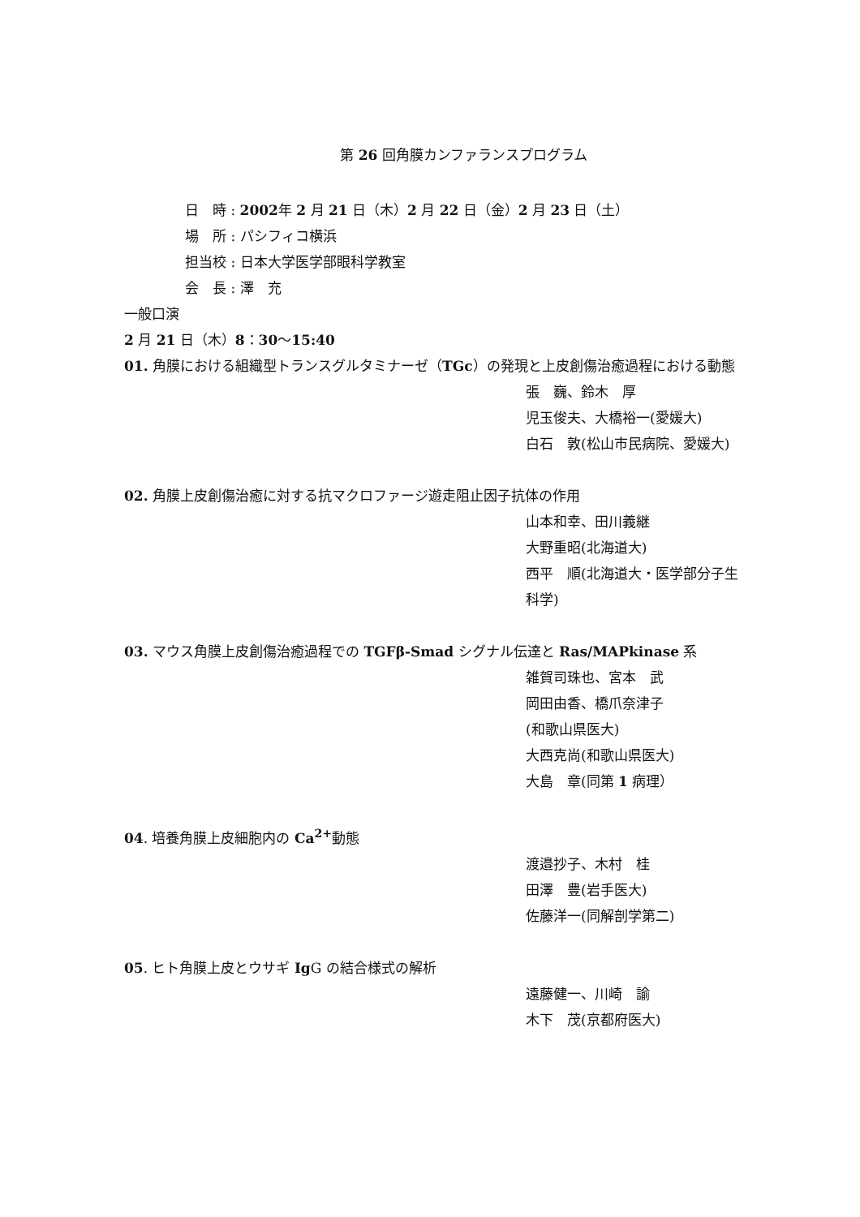第 26 回角膜カンファランスプログラム
日　時 : 2002年 2 月 21 日（木）2 月 22 日（金）2 月 23 日（土）
場　所 : パシフィコ横浜
担当校 : 日本大学医学部眼科学教室
会　長 : 澤　充
一般口演
2 月 21 日（木）8：30～15:40
01. 角膜における組織型トランスグルタミナーゼ（TGc）の発現と上皮創傷治癒過程における動態
張　巍、鈴木　厚
児玉俊夫、大橋裕一(愛媛大)
白石　敦(松山市民病院、愛媛大)
02. 角膜上皮創傷治癒に対する抗マクロファージ遊走阻止因子抗体の作用
山本和幸、田川義継
大野重昭(北海道大)
西平　順(北海道大・医学部分子生科学)
03. マウス角膜上皮創傷治癒過程での TGFβ-Smad シグナル伝達と Ras/MAPkinase 系
雑賀司珠也、宮本　武
岡田由香、橋爪奈津子
(和歌山県医大)
大西克尚(和歌山県医大)
大島　章(同第 1 病理）
04. 培養角膜上皮細胞内の Ca<sup>2+</sup>動態
渡邉抄子、木村　桂
田澤　豊(岩手医大)
佐藤洋一(同解剖学第二)
05. ヒト角膜上皮とウサギ Ig G の結合様式の解析
遠藤健一、川崎　諭
木下　茂(京都府医大)